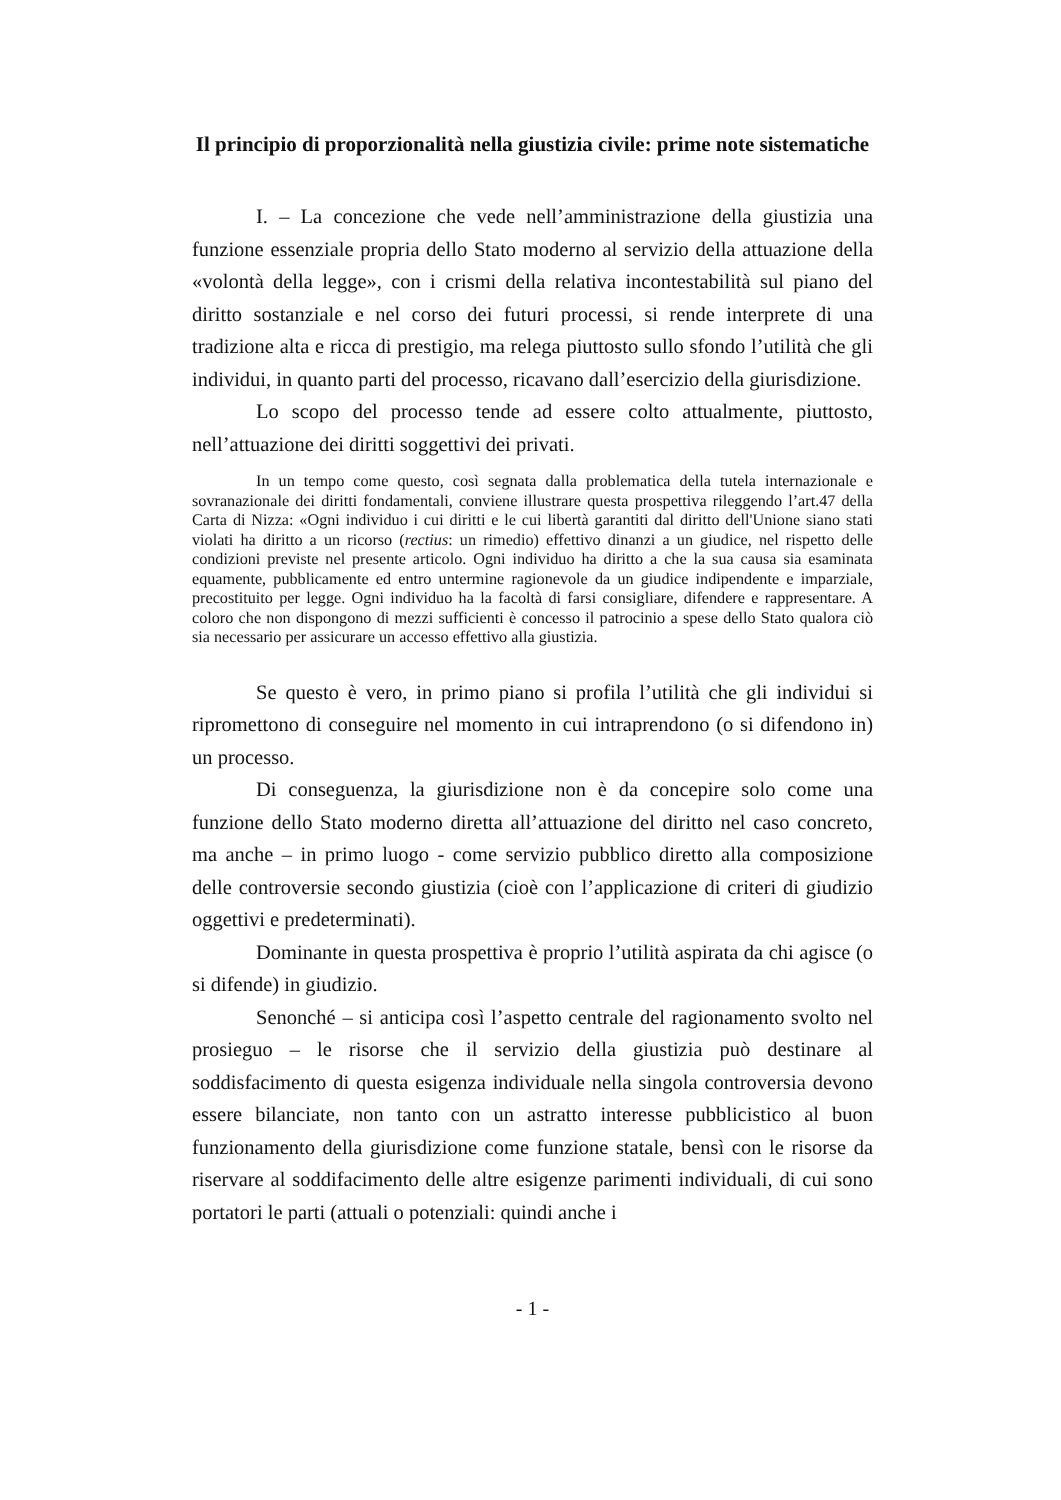Il principio di proporzionalità nella giustizia civile: prime note sistematiche
I. – La concezione che vede nell’amministrazione della giustizia una funzione essenziale propria dello Stato moderno al servizio della attuazione della «volontà della legge», con i crismi della relativa incontestabilità sul piano del diritto sostanziale e nel corso dei futuri processi, si rende interprete di una tradizione alta e ricca di prestigio, ma relega piuttosto sullo sfondo l’utilità che gli individui, in quanto parti del processo, ricavano dall’esercizio della giurisdizione.
Lo scopo del processo tende ad essere colto attualmente, piuttosto, nell’attuazione dei diritti soggettivi dei privati.
In un tempo come questo, così segnata dalla problematica della tutela internazionale e sovranazionale dei diritti fondamentali, conviene illustrare questa prospettiva rileggendo l’art.47 della Carta di Nizza: «Ogni individuo i cui diritti e le cui libertà garantiti dal diritto dell'Unione siano stati violati ha diritto a un ricorso (rectius: un rimedio) effettivo dinanzi a un giudice, nel rispetto delle condizioni previste nel presente articolo. Ogni individuo ha diritto a che la sua causa sia esaminata equamente, pubblicamente ed entro untermine ragionevole da un giudice indipendente e imparziale, precostituito per legge. Ogni individuo ha la facoltà di farsi consigliare, difendere e rappresentare. A coloro che non dispongono di mezzi sufficienti è concesso il patrocinio a spese dello Stato qualora ciò sia necessario per assicurare un accesso effettivo alla giustizia.
Se questo è vero, in primo piano si profila l’utilità che gli individui si ripromettono di conseguire nel momento in cui intraprendono (o si difendono in) un processo.
Di conseguenza, la giurisdizione non è da concepire solo come una funzione dello Stato moderno diretta all’attuazione del diritto nel caso concreto, ma anche – in primo luogo - come servizio pubblico diretto alla composizione delle controversie secondo giustizia (cioè con l’applicazione di criteri di giudizio oggettivi e predeterminati).
Dominante in questa prospettiva è proprio l’utilità aspirata da chi agisce (o si difende) in giudizio.
Senonché – si anticipa così l’aspetto centrale del ragionamento svolto nel prosieguo – le risorse che il servizio della giustizia può destinare al soddisfacimento di questa esigenza individuale nella singola controversia devono essere bilanciate, non tanto con un astratto interesse pubblicistico al buon funzionamento della giurisdizione come funzione statale, bensì con le risorse da riservare al soddifacimento delle altre esigenze parimenti individuali, di cui sono portatori le parti (attuali o potenziali: quindi anche i
- 1 -